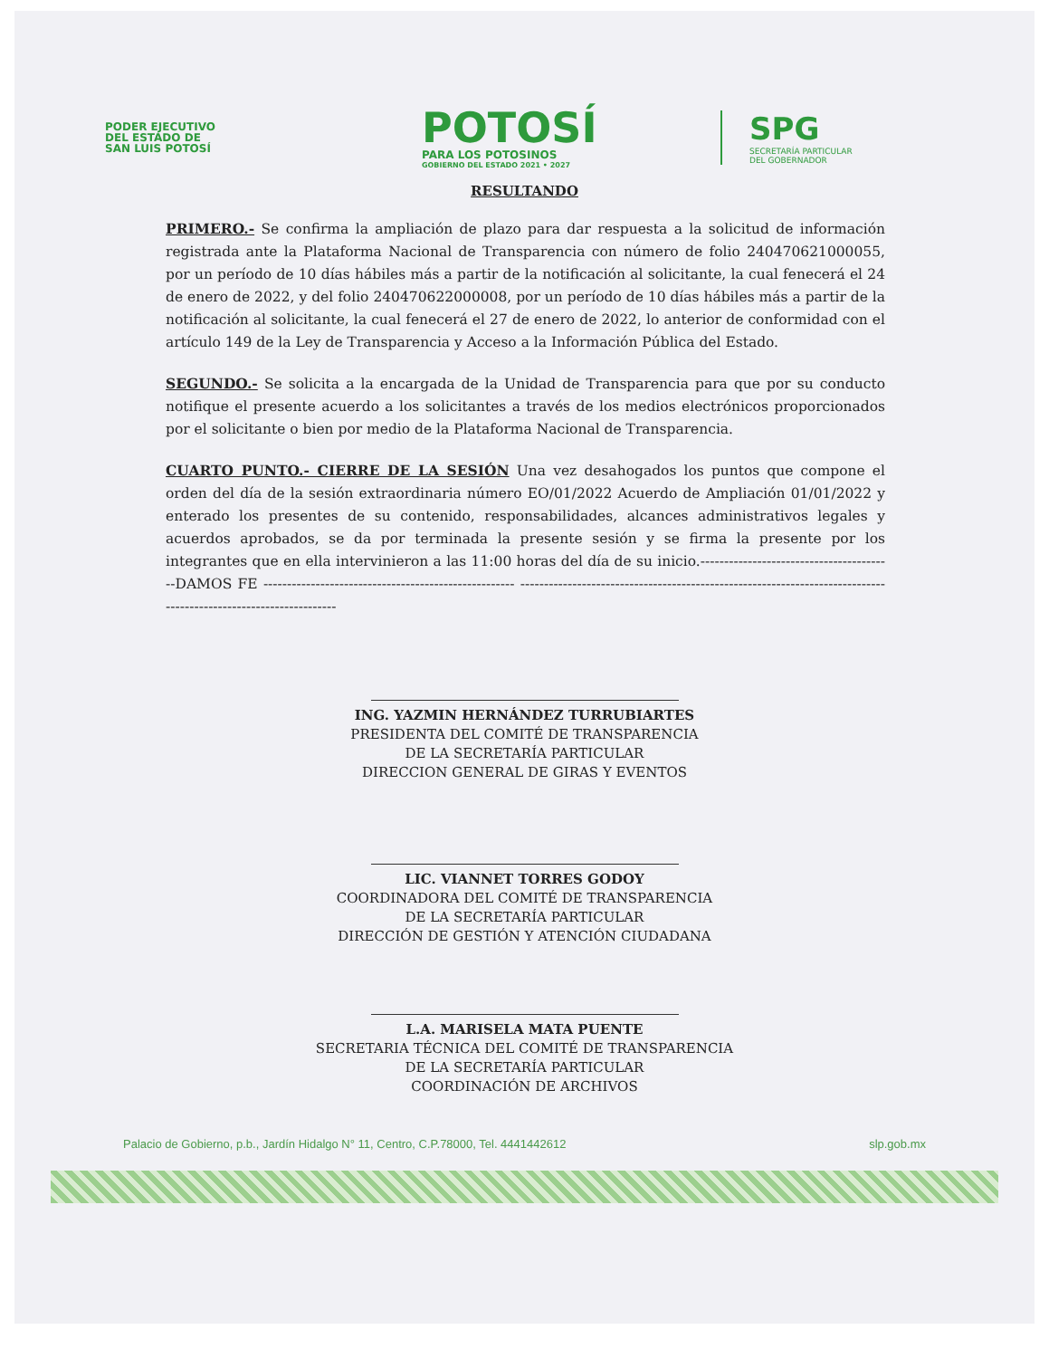PODER EJECUTIVO
DEL ESTADO DE
SAN LUIS POTOSÍ
POTOSÍ
PARA LOS POTOSINOS
GOBIERNO DEL ESTADO 2021 • 2027
SPG
SECRETARÍA PARTICULAR
DEL GOBERNADOR
RESULTANDO
PRIMERO.- Se confirma la ampliación de plazo para dar respuesta a la solicitud de información registrada ante la Plataforma Nacional de Transparencia con número de folio 240470621000055, por un período de 10 días hábiles más a partir de la notificación al solicitante, la cual fenecerá el 24 de enero de 2022, y del folio 240470622000008, por un período de 10 días hábiles más a partir de la notificación al solicitante, la cual fenecerá el 27 de enero de 2022, lo anterior de conformidad con el artículo 149 de la Ley de Transparencia y Acceso a la Información Pública del Estado.
SEGUNDO.- Se solicita a la encargada de la Unidad de Transparencia para que por su conducto notifique el presente acuerdo a los solicitantes a través de los medios electrónicos proporcionados por el solicitante o bien por medio de la Plataforma Nacional de Transparencia.
CUARTO PUNTO.- CIERRE DE LA SESIÓN Una vez desahogados los puntos que compone el orden del día de la sesión extraordinaria número EO/01/2022 Acuerdo de Ampliación 01/01/2022 y enterado los presentes de su contenido, responsabilidades, alcances administrativos legales y acuerdos aprobados, se da por terminada la presente sesión y se firma la presente por los integrantes que en ella intervinieron a las 11:00 horas del día de su inicio.-----------------------------------------DAMOS FE ----------------------------------------------------- -----------------------------------------------------------------------------------------------------------------
ING. YAZMIN HERNÁNDEZ TURRUBIARTES
PRESIDENTA DEL COMITÉ DE TRANSPARENCIA
DE LA SECRETARÍA PARTICULAR
DIRECCION GENERAL DE GIRAS Y EVENTOS
LIC. VIANNET TORRES GODOY
COORDINADORA DEL COMITÉ DE TRANSPARENCIA
DE LA SECRETARÍA PARTICULAR
DIRECCIÓN DE GESTIÓN Y ATENCIÓN CIUDADANA
L.A. MARISELA MATA PUENTE
SECRETARIA TÉCNICA DEL COMITÉ DE TRANSPARENCIA
DE LA SECRETARÍA PARTICULAR
COORDINACIÓN DE ARCHIVOS
Palacio de Gobierno, p.b., Jardín Hidalgo N° 11, Centro, C.P.78000, Tel. 4441442612 slp.gob.mx